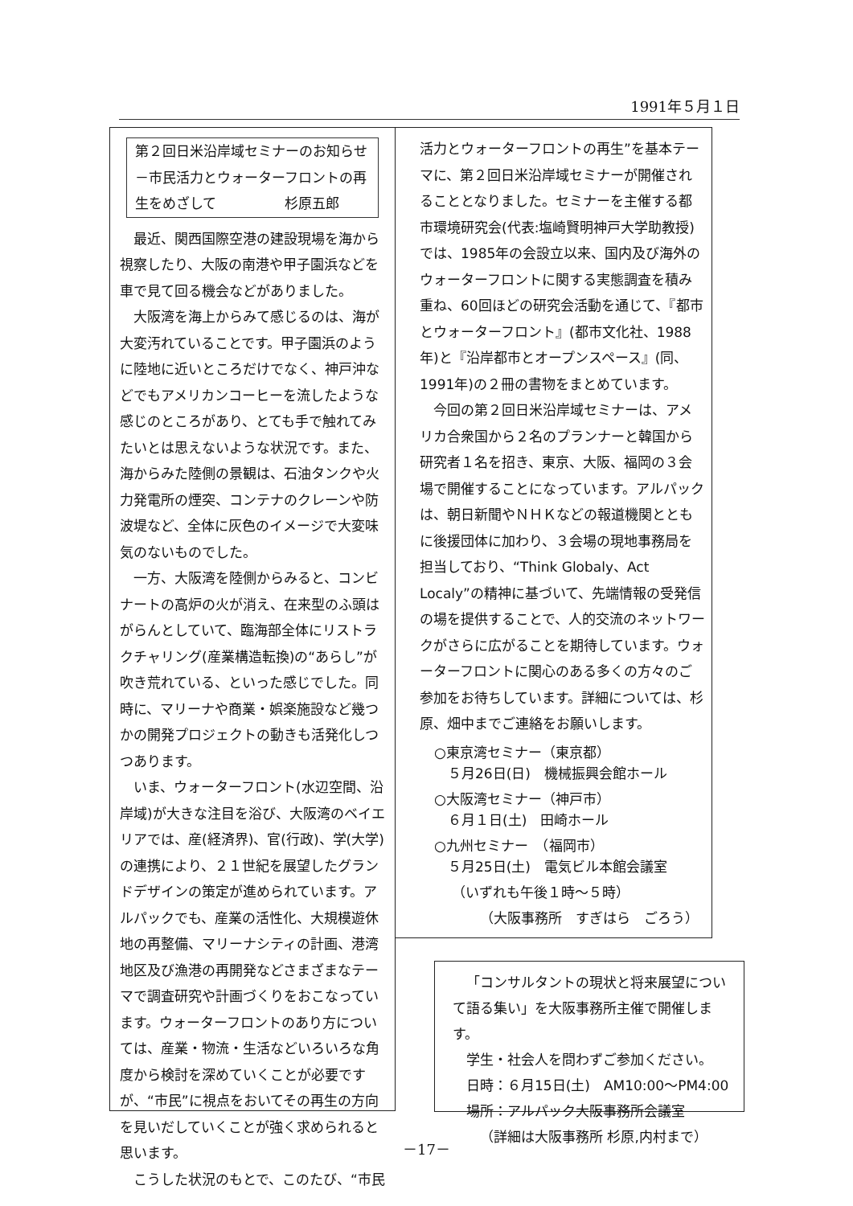1991年５月１日
第２回日米沿岸域セミナーのお知らせ－市民活力とウォーターフロントの再生をめざして　　　　　杉原五郎
最近、関西国際空港の建設現場を海から視察したり、大阪の南港や甲子園浜などを車で見て回る機会などがありました。
大阪湾を海上からみて感じるのは、海が大変汚れていることです。甲子園浜のように陸地に近いところだけでなく、神戸沖などでもアメリカンコーヒーを流したような感じのところがあり、とても手で触れてみたいとは思えないような状況です。また、海からみた陸側の景観は、石油タンクや火力発電所の煙突、コンテナのクレーンや防波堤など、全体に灰色のイメージで大変味気のないものでした。
一方、大阪湾を陸側からみると、コンビナートの高炉の火が消え、在来型のふ頭はがらんとしていて、臨海部全体にリストラクチャリング(産業構造転換)の“あらし”が吹き荒れている、といった感じでした。同時に、マリーナや商業・娯楽施設など幾つかの開発プロジェクトの動きも活発化しつつあります。
いま、ウォーターフロント(水辺空間、沿岸域)が大きな注目を浴び、大阪湾のベイエリアでは、産(経済界)、官(行政)、学(大学)の連携により、２１世紀を展望したグランドデザインの策定が進められています。アルパックでも、産業の活性化、大規模遊休地の再整備、マリーナシティの計画、港湾地区及び漁港の再開発などさまざまなテーマで調査研究や計画づくりをおこなっています。ウォーターフロントのあり方については、産業・物流・生活などいろいろな角度から検討を深めていくことが必要ですが、“市民”に視点をおいてその再生の方向を見いだしていくことが強く求められると思います。
こうした状況のもとで、このたび、“市民
活力とウォーターフロントの再生”を基本テーマに、第２回日米沿岸域セミナーが開催されることとなりました。セミナーを主催する都市環境研究会(代表:塩崎賢明神戸大学助教授)では、1985年の会設立以来、国内及び海外のウォーターフロントに関する実態調査を積み重ね、60回ほどの研究会活動を通じて、『都市とウォーターフロント』(都市文化社、1988年)と『沿岸都市とオープンスペース』(同、1991年)の２冊の書物をまとめています。
今回の第２回日米沿岸域セミナーは、アメリカ合衆国から２名のプランナーと韓国から研究者１名を招き、東京、大阪、福岡の３会場で開催することになっています。アルパックは、朝日新聞やＮＨＫなどの報道機関とともに後援団体に加わり、３会場の現地事務局を担当しており、“Think Globaly、Act Localy”の精神に基づいて、先端情報の受発信の場を提供することで、人的交流のネットワークがさらに広がることを期待しています。ウォーターフロントに関心のある多くの方々のご参加をお待ちしています。詳細については、杉原、畑中までご連絡をお願いします。
○東京湾セミナー（東京都）
　５月26日(日)　機械振興会館ホール
○大阪湾セミナー（神戸市）
　６月１日(土)　田崎ホール
○九州セミナー　（福岡市）
　５月25日(土)　電気ビル本館会議室
（いずれも午後１時～５時）
（大阪事務所　すぎはら　ごろう）
「コンサルタントの現状と将来展望について語る集い」を大阪事務所主催で開催します。
学生・社会人を問わずご参加ください。
日時：６月15日(土)　AM10:00～PM4:00
場所：アルパック大阪事務所会議室
（詳細は大阪事務所 杉原,内村まで）
－17－